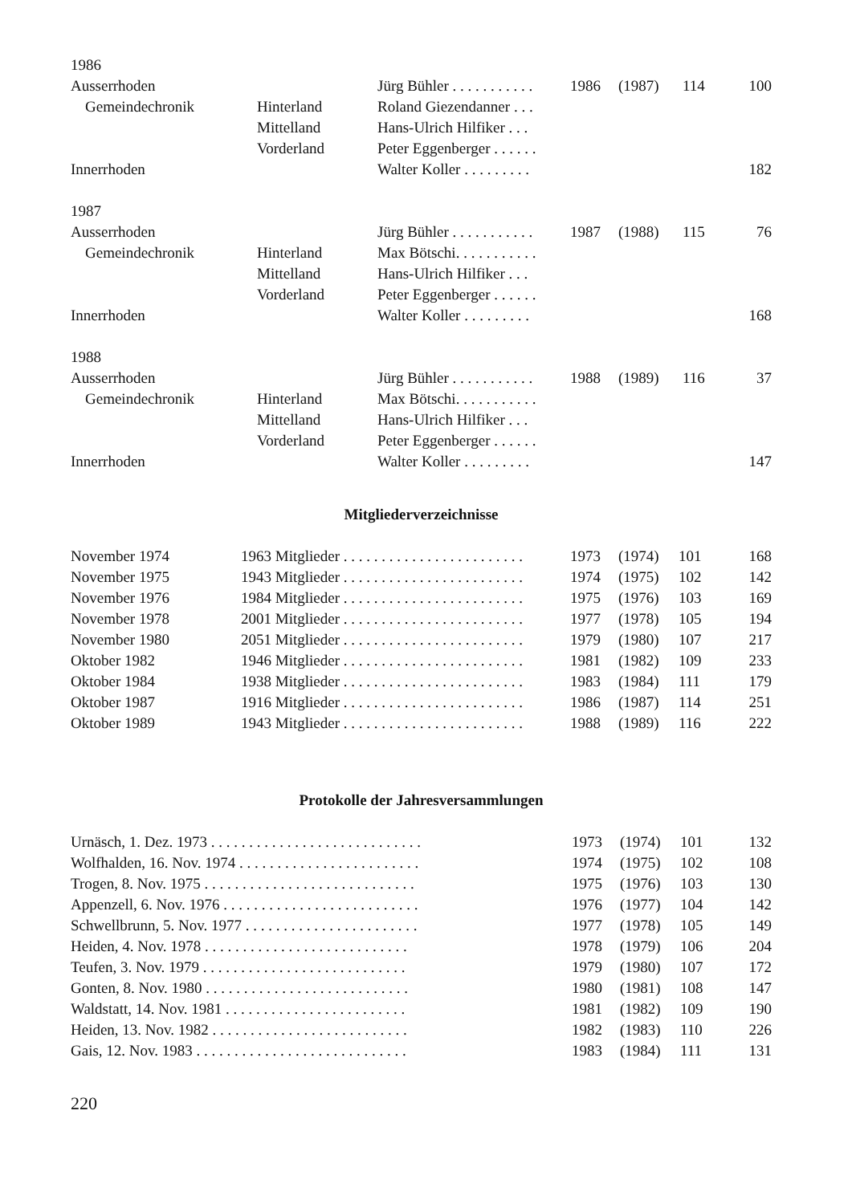| 1986 | | | | | | |
| Ausserrhoden | | Jürg Bühler . . . . . . . . . . . | 1986 | (1987) | 114 | 100 |
| Gemeindechronik | Hinterland | Roland Giezendanner . . . | | | | |
| | Mittelland | Hans-Ulrich Hilfiker . . . | | | | |
| | Vorderland | Peter Eggenberger . . . . . . | | | | |
| Innerrhoden | | Walter Koller . . . . . . . . . | | | | 182 |
| 1987 | | | | | | |
| Ausserrhoden | | Jürg Bühler . . . . . . . . . . . | 1987 | (1988) | 115 | 76 |
| Gemeindechronik | Hinterland | Max Bötschi. . . . . . . . . . . | | | | |
| | Mittelland | Hans-Ulrich Hilfiker . . . | | | | |
| | Vorderland | Peter Eggenberger . . . . . . | | | | |
| Innerrhoden | | Walter Koller . . . . . . . . . | | | | 168 |
| 1988 | | | | | | |
| Ausserrhoden | | Jürg Bühler . . . . . . . . . . . | 1988 | (1989) | 116 | 37 |
| Gemeindechronik | Hinterland | Max Bötschi. . . . . . . . . . . | | | | |
| | Mittelland | Hans-Ulrich Hilfiker . . . | | | | |
| | Vorderland | Peter Eggenberger . . . . . . | | | | |
| Innerrhoden | | Walter Koller . . . . . . . . . | | | | 147 |
Mitgliederverzeichnisse
| November 1974 | 1963 Mitglieder . . . . . . . . . . . . . . . . . . . . . . . . | 1973 | (1974) | 101 | 168 |
| November 1975 | 1943 Mitglieder . . . . . . . . . . . . . . . . . . . . . . . . | 1974 | (1975) | 102 | 142 |
| November 1976 | 1984 Mitglieder . . . . . . . . . . . . . . . . . . . . . . . . | 1975 | (1976) | 103 | 169 |
| November 1978 | 2001 Mitglieder . . . . . . . . . . . . . . . . . . . . . . . . | 1977 | (1978) | 105 | 194 |
| November 1980 | 2051 Mitglieder . . . . . . . . . . . . . . . . . . . . . . . . | 1979 | (1980) | 107 | 217 |
| Oktober 1982 | 1946 Mitglieder . . . . . . . . . . . . . . . . . . . . . . . . | 1981 | (1982) | 109 | 233 |
| Oktober 1984 | 1938 Mitglieder . . . . . . . . . . . . . . . . . . . . . . . . | 1983 | (1984) | 111 | 179 |
| Oktober 1987 | 1916 Mitglieder . . . . . . . . . . . . . . . . . . . . . . . . | 1986 | (1987) | 114 | 251 |
| Oktober 1989 | 1943 Mitglieder . . . . . . . . . . . . . . . . . . . . . . . . | 1988 | (1989) | 116 | 222 |
Protokolle der Jahresversammlungen
| Urnäsch, 1. Dez. 1973 . . . . . . . . . . . . . . . . . . . . . . . . . . . . | 1973 | (1974) | 101 | 132 |
| Wolfhalden, 16. Nov. 1974 . . . . . . . . . . . . . . . . . . . . . . . . | 1974 | (1975) | 102 | 108 |
| Trogen, 8. Nov. 1975 . . . . . . . . . . . . . . . . . . . . . . . . . . . . | 1975 | (1976) | 103 | 130 |
| Appenzell, 6. Nov. 1976 . . . . . . . . . . . . . . . . . . . . . . . . . . | 1976 | (1977) | 104 | 142 |
| Schwellbrunn, 5. Nov. 1977 . . . . . . . . . . . . . . . . . . . . . . . | 1977 | (1978) | 105 | 149 |
| Heiden, 4. Nov. 1978 . . . . . . . . . . . . . . . . . . . . . . . . . . . | 1978 | (1979) | 106 | 204 |
| Teufen, 3. Nov. 1979 . . . . . . . . . . . . . . . . . . . . . . . . . . . | 1979 | (1980) | 107 | 172 |
| Gonten, 8. Nov. 1980 . . . . . . . . . . . . . . . . . . . . . . . . . . . | 1980 | (1981) | 108 | 147 |
| Waldstatt, 14. Nov. 1981 . . . . . . . . . . . . . . . . . . . . . . . . | 1981 | (1982) | 109 | 190 |
| Heiden, 13. Nov. 1982 . . . . . . . . . . . . . . . . . . . . . . . . . . | 1982 | (1983) | 110 | 226 |
| Gais, 12. Nov. 1983 . . . . . . . . . . . . . . . . . . . . . . . . . . . . | 1983 | (1984) | 111 | 131 |
220